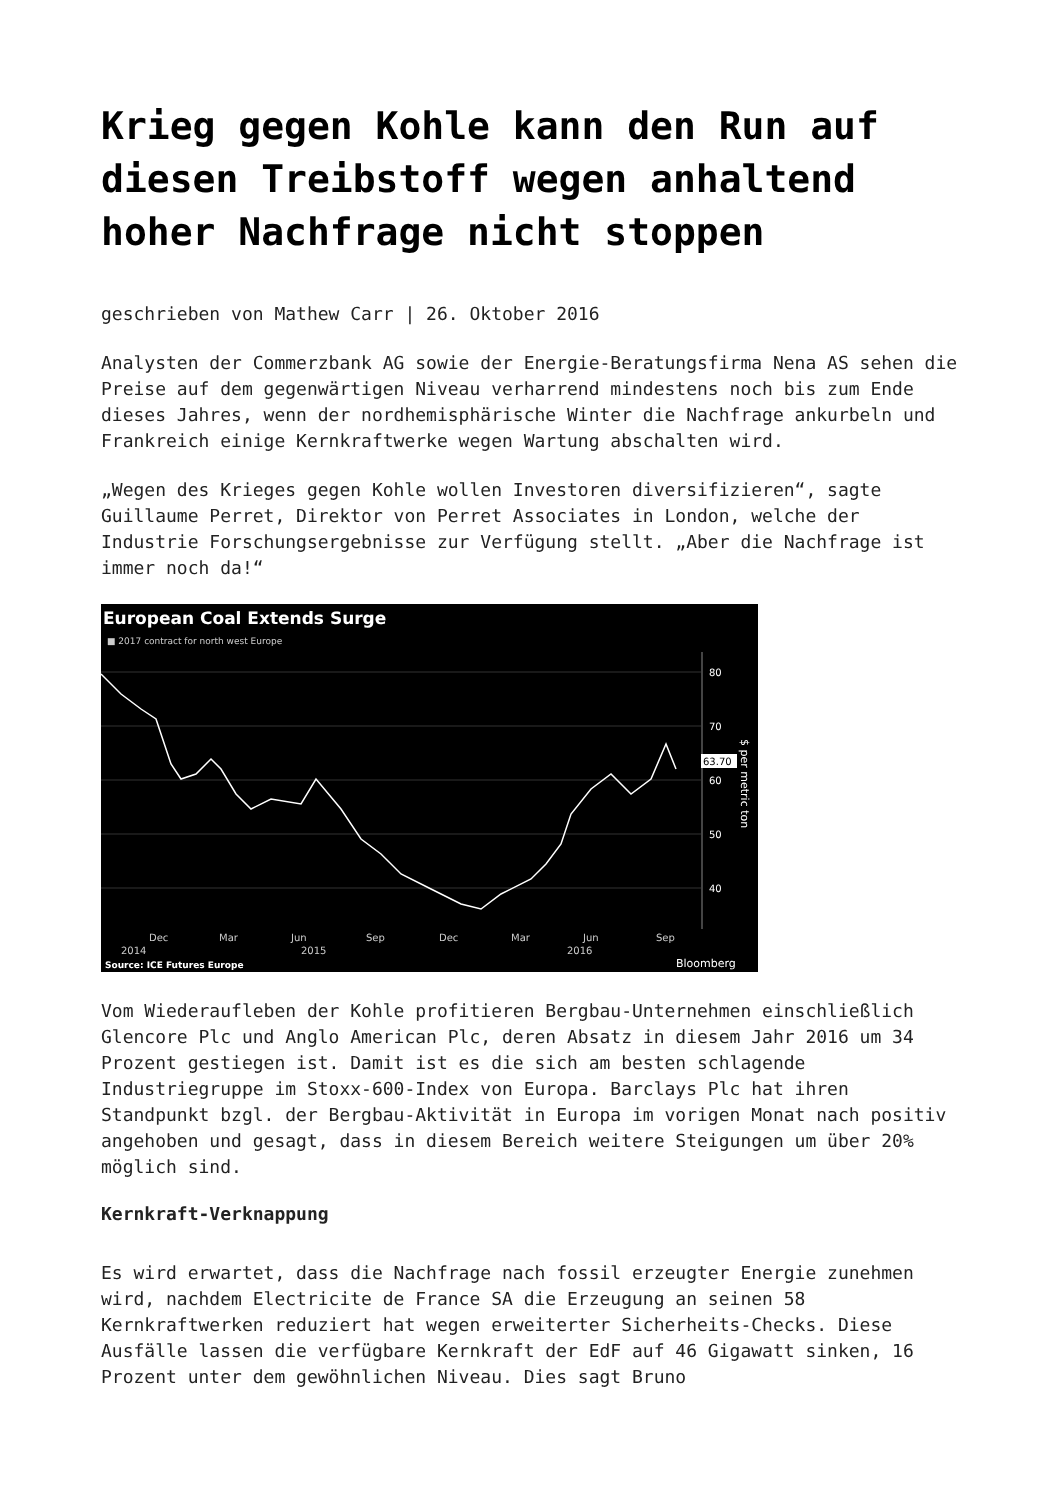Krieg gegen Kohle kann den Run auf diesen Treibstoff wegen anhaltend hoher Nachfrage nicht stoppen
geschrieben von Mathew Carr | 26. Oktober 2016
Analysten der Commerzbank AG sowie der Energie-Beratungsfirma Nena AS sehen die Preise auf dem gegenwärtigen Niveau verharrend mindestens noch bis zum Ende dieses Jahres, wenn der nordhemisphärische Winter die Nachfrage ankurbeln und Frankreich einige Kernkraftwerke wegen Wartung abschalten wird.
„Wegen des Krieges gegen Kohle wollen Investoren diversifizieren“, sagte Guillaume Perret, Direktor von Perret Associates in London, welche der Industrie Forschungsergebnisse zur Verfügung stellt. „Aber die Nachfrage ist immer noch da!“
European Coal Extends Surge
■ 2017 contract for north west Europe
80
70
63.70
60
50
40
$ per metric ton
Dec
Mar
Jun
Sep
Dec
Mar
Jun
Sep
2014
2015
2016
Source: ICE Futures Europe
Bloomberg
Vom Wiederaufleben der Kohle profitieren Bergbau-Unternehmen einschließlich Glencore Plc und Anglo American Plc, deren Absatz in diesem Jahr 2016 um 34 Prozent gestiegen ist. Damit ist es die sich am besten schlagende Industriegruppe im Stoxx-600-Index von Europa. Barclays Plc hat ihren Standpunkt bzgl. der Bergbau-Aktivität in Europa im vorigen Monat nach positiv angehoben und gesagt, dass in diesem Bereich weitere Steigungen um über 20% möglich sind.
Kernkraft-Verknappung
Es wird erwartet, dass die Nachfrage nach fossil erzeugter Energie zunehmen wird, nachdem Electricite de France SA die Erzeugung an seinen 58 Kernkraftwerken reduziert hat wegen erweiterter Sicherheits-Checks. Diese Ausfälle lassen die verfügbare Kernkraft der EdF auf 46 Gigawatt sinken, 16 Prozent unter dem gewöhnlichen Niveau. Dies sagt Bruno